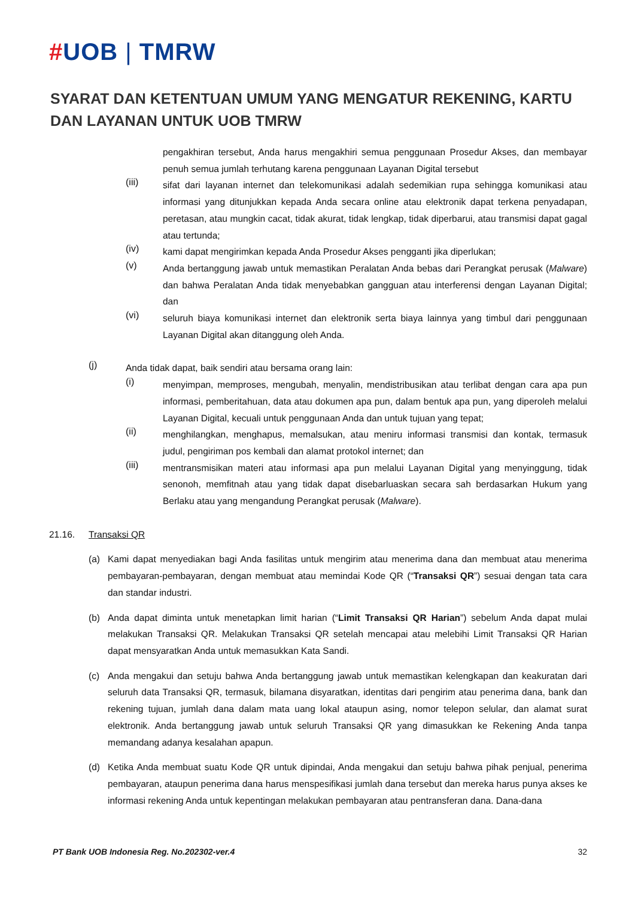#UOB | TMRW
SYARAT DAN KETENTUAN UMUM YANG MENGATUR REKENING, KARTU DAN LAYANAN UNTUK UOB TMRW
pengakhiran tersebut, Anda harus mengakhiri semua penggunaan Prosedur Akses, dan membayar penuh semua jumlah terhutang karena penggunaan Layanan Digital tersebut
(iii)
sifat dari layanan internet dan telekomunikasi adalah sedemikian rupa sehingga komunikasi atau informasi yang ditunjukkan kepada Anda secara online atau elektronik dapat terkena penyadapan, peretasan, atau mungkin cacat, tidak akurat, tidak lengkap, tidak diperbarui, atau transmisi dapat gagal atau tertunda;
(iv)
kami dapat mengirimkan kepada Anda Prosedur Akses pengganti jika diperlukan;
(v)
Anda bertanggung jawab untuk memastikan Peralatan Anda bebas dari Perangkat perusak (Malware) dan bahwa Peralatan Anda tidak menyebabkan gangguan atau interferensi dengan Layanan Digital; dan
(vi)
seluruh biaya komunikasi internet dan elektronik serta biaya lainnya yang timbul dari penggunaan Layanan Digital akan ditanggung oleh Anda.
(j)
Anda tidak dapat, baik sendiri atau bersama orang lain:
(i)
menyimpan, memproses, mengubah, menyalin, mendistribusikan atau terlibat dengan cara apa pun informasi, pemberitahuan, data atau dokumen apa pun, dalam bentuk apa pun, yang diperoleh melalui Layanan Digital, kecuali untuk penggunaan Anda dan untuk tujuan yang tepat;
(ii)
menghilangkan, menghapus, memalsukan, atau meniru informasi transmisi dan kontak, termasuk judul, pengiriman pos kembali dan alamat protokol internet; dan
(iii)
mentransmisikan materi atau informasi apa pun melalui Layanan Digital yang menyinggung, tidak senonoh, memfitnah atau yang tidak dapat disebarluaskan secara sah berdasarkan Hukum yang Berlaku atau yang mengandung Perangkat perusak (Malware).
21.16. Transaksi QR
(a) Kami dapat menyediakan bagi Anda fasilitas untuk mengirim atau menerima dana dan membuat atau menerima pembayaran-pembayaran, dengan membuat atau memindai Kode QR (“Transaksi QR”) sesuai dengan tata cara dan standar industri.
(b) Anda dapat diminta untuk menetapkan limit harian (“Limit Transaksi QR Harian”) sebelum Anda dapat mulai melakukan Transaksi QR. Melakukan Transaksi QR setelah mencapai atau melebihi Limit Transaksi QR Harian dapat mensyaratkan Anda untuk memasukkan Kata Sandi.
(c) Anda mengakui dan setuju bahwa Anda bertanggung jawab untuk memastikan kelengkapan dan keakuratan dari seluruh data Transaksi QR, termasuk, bilamana disyaratkan, identitas dari pengirim atau penerima dana, bank dan rekening tujuan, jumlah dana dalam mata uang lokal ataupun asing, nomor telepon selular, dan alamat surat elektronik. Anda bertanggung jawab untuk seluruh Transaksi QR yang dimasukkan ke Rekening Anda tanpa memandang adanya kesalahan apapun.
(d) Ketika Anda membuat suatu Kode QR untuk dipindai, Anda mengakui dan setuju bahwa pihak penjual, penerima pembayaran, ataupun penerima dana harus menspesifikasi jumlah dana tersebut dan mereka harus punya akses ke informasi rekening Anda untuk kepentingan melakukan pembayaran atau pentransferan dana. Dana-dana
PT Bank UOB Indonesia Reg. No.202302-ver.4 32